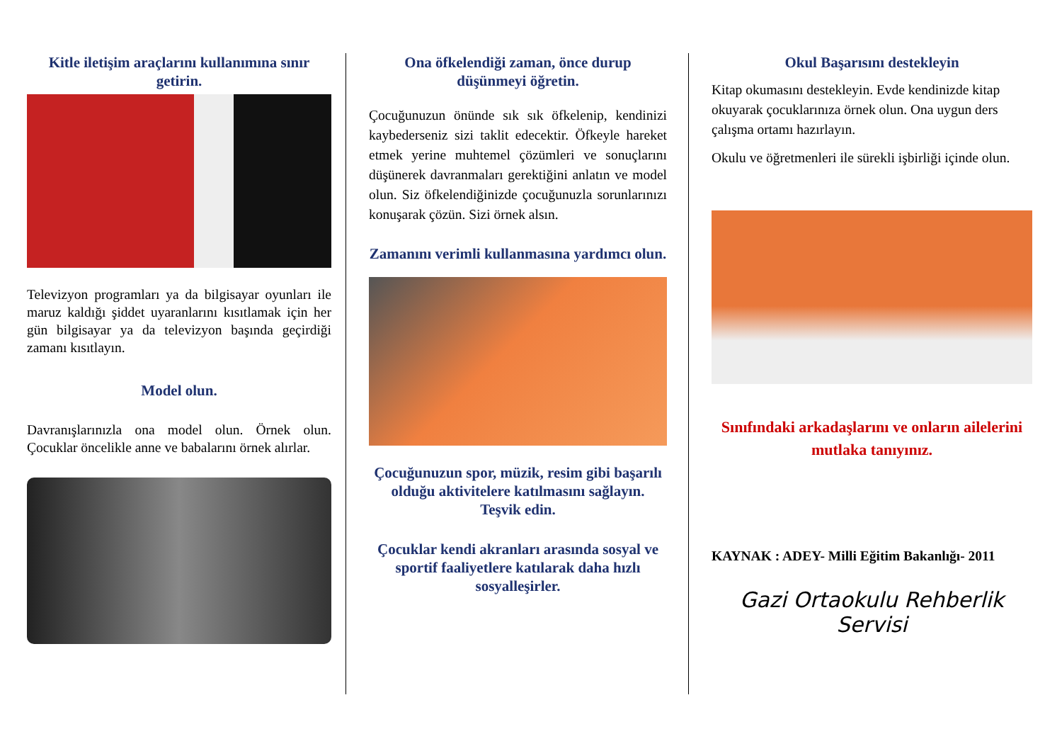Kitle iletişim araçlarını kullanımına sınır getirin.
Televizyon programları ya da bilgisayar oyunları ile maruz kaldığı şiddet uyaranlarını kısıtlamak için her gün bilgisayar ya da televizyon başında geçirdiği zamanı kısıtlayın.
Model olun.
Davranışlarınızla ona model olun. Örnek olun. Çocuklar öncelikle anne ve babalarını örnek alırlar.
Ona öfkelendiği zaman, önce durup düşünmeyi öğretin.
Çocuğunuzun önünde sık sık öfkelenip, kendinizi kaybederseniz sizi taklit edecektir. Öfkeyle hareket etmek yerine muhtemel çözümleri ve sonuçlarını düşünerek davranmaları gerektiğini anlatın ve model olun. Siz öfkelendiğinizde çocuğunuzla sorunlarınızı konuşarak çözün. Sizi örnek alsın.
Zamanını verimli kullanmasına yardımcı olun.
Çocuğunuzun spor, müzik, resim gibi başarılı olduğu aktivitelere katılmasını sağlayın.
Teşvik edin.
Çocuklar kendi akranları arasında sosyal ve sportif faaliyetlere katılarak daha hızlı sosyalleşirler.
Okul Başarısını destekleyin
Kitap okumasını destekleyin. Evde kendinizde kitap okuyarak çocuklarınıza örnek olun. Ona uygun ders çalışma ortamı hazırlayın.
Okulu ve öğretmenleri ile sürekli işbirliği içinde olun.
Sınıfındaki arkadaşlarını ve onların ailelerini mutlaka tanıyınız.
KAYNAK : ADEY- Milli Eğitim Bakanlığı- 2011
Gazi Ortaokulu Rehberlik Servisi